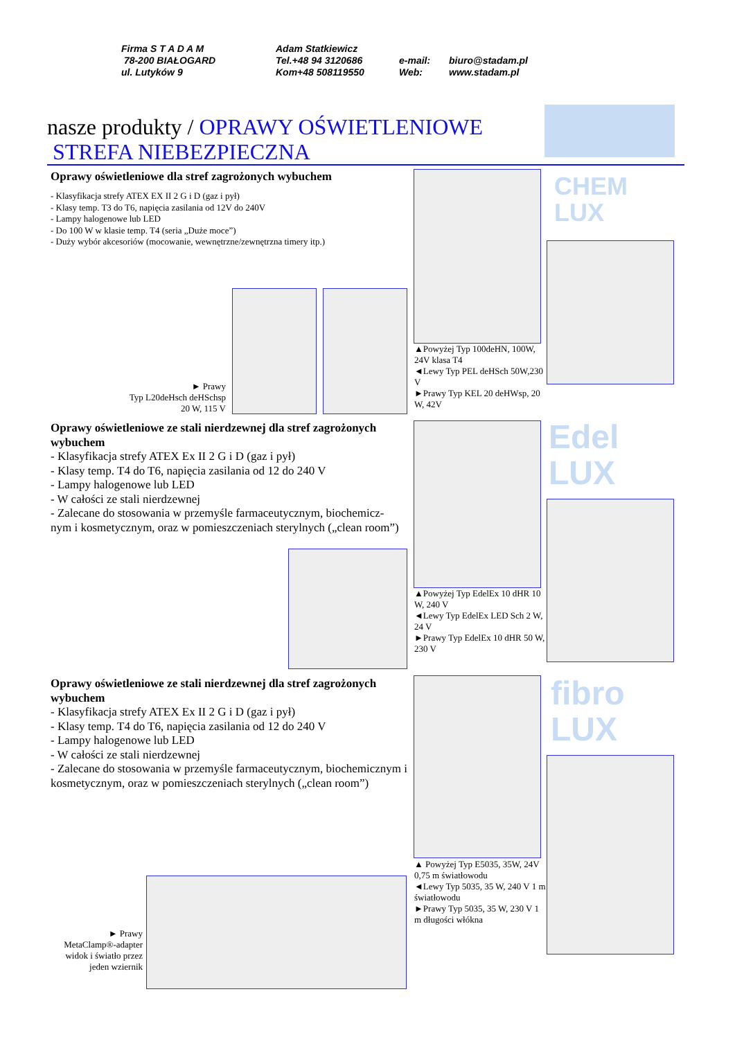Firma S T A D A M
78-200 BIAŁOGARD
ul. Lutyków 9
Adam Statkiewicz
Tel.+48 94 3120686
Kom+48 508119550
e-mail:
Web:
biuro@stadam.pl
www.stadam.pl
nasze produkty / OPRAWY OŚWIETLENIOWE
STREFA NIEBEZPIECZNA
Oprawy oświetleniowe dla stref zagrożonych wybuchem
- Klasyfikacja strefy ATEX EX II 2 G i D (gaz i pył)
- Klasy temp. T3 do T6, napięcia zasilania od 12V do 240V
- Lampy halogenowe lub LED
- Do 100 W w klasie temp. T4 (seria „Duże moce”)
- Duży wybór akcesoriów (mocowanie, wewnętrzne/zewnętrzna timery itp.)
► Prawy
Typ L20deHsch deHSchsp
20 W, 115 V
CHEM
LUX
▲Powyżej Typ 100deHN, 100W, 24V klasa T4
◄Lewy Typ PEL deHSch 50W,230 V
►Prawy Typ KEL 20 deHWsp, 20 W, 42V
Oprawy oświetleniowe ze stali nierdzewnej dla stref zagrożonych wybuchem
- Klasyfikacja strefy ATEX Ex II 2 G i D (gaz i pył)
- Klasy temp. T4 do T6, napięcia zasilania od 12 do 240 V
- Lampy halogenowe lub LED
- W całości ze stali nierdzewnej
- Zalecane do stosowania w przemyśle farmaceutycznym, biochemicz-nym i kosmetycznym, oraz w pomieszczeniach sterylnych („clean room”)
Edel
LUX
▲Powyżej Typ EdelEx 10 dHR 10 W, 240 V
◄Lewy Typ EdelEx LED Sch 2 W, 24 V
►Prawy Typ EdelEx 10 dHR 50 W, 230 V
Oprawy oświetleniowe ze stali nierdzewnej dla stref zagrożonych wybuchem
- Klasyfikacja strefy ATEX Ex II 2 G i D (gaz i pył)
- Klasy temp. T4 do T6, napięcia zasilania od 12 do 240 V
- Lampy halogenowe lub LED
- W całości ze stali nierdzewnej
- Zalecane do stosowania w przemyśle farmaceutycznym, biochemicznym i kosmetycznym, oraz w pomieszczeniach sterylnych („clean room”)
► Prawy
MetaClamp®-adapter widok i światło przez jeden wziernik
fibro
LUX
▲ Powyżej Typ E5035, 35W, 24V 0,75 m światłowodu
◄Lewy Typ 5035, 35 W, 240 V 1 m światłowodu
►Prawy Typ 5035, 35 W, 230 V 1 m długości włókna